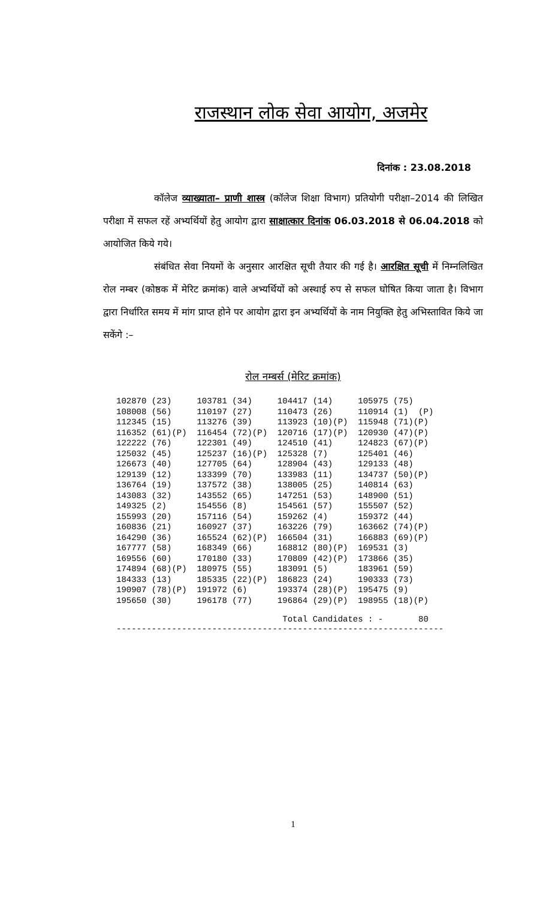राजस्थान लोक सेवा आयोग, अजमेर
दिनांक : 23.08.2018
कॉलेज व्याख्याता– प्राणी शास्त्र (कॉलेज शिक्षा विभाग) प्रतियोगी परीक्षा–2014 की लिखित परीक्षा में सफल रहें अभ्यर्थियों हेतु आयोग द्वारा साक्षात्कार दिनांक 06.03.2018 से 06.04.2018 को आयोजित किये गये।
संबंधित सेवा नियमों के अनुसार आरक्षित सूची तैयार की गई है। आरक्षित सूची में निम्नलिखित रोल नम्बर (कोष्ठक में मेरिट क्रमांक) वाले अभ्यर्थियों को अस्थाई रुप से सफल घोषित किया जाता है। विभाग द्वारा निर्धारित समय में मांग प्राप्त होने पर आयोग द्वारा इन अभ्यर्थियों के नाम नियुक्ति हेतु अभिस्तावित किये जा सकेंगे :–
रोल नम्बर्स (मेरिट क्रमांक)
| 102870 (23) | 103781 (34) | 104417 (14) | 105975 (75) |
| 108008 (56) | 110197 (27) | 110473 (26) | 110914 (1) (P) |
| 112345 (15) | 113276 (39) | 113923 (10)(P) | 115948 (71)(P) |
| 116352 (61)(P) | 116454 (72)(P) | 120716 (17)(P) | 120930 (47)(P) |
| 122222 (76) | 122301 (49) | 124510 (41) | 124823 (67)(P) |
| 125032 (45) | 125237 (16)(P) | 125328 (7) | 125401 (46) |
| 126673 (40) | 127705 (64) | 128904 (43) | 129133 (48) |
| 129139 (12) | 133399 (70) | 133983 (11) | 134737 (50)(P) |
| 136764 (19) | 137572 (38) | 138005 (25) | 140814 (63) |
| 143083 (32) | 143552 (65) | 147251 (53) | 148900 (51) |
| 149325 (2) | 154556 (8) | 154561 (57) | 155507 (52) |
| 155993 (20) | 157116 (54) | 159262 (4) | 159372 (44) |
| 160836 (21) | 160927 (37) | 163226 (79) | 163662 (74)(P) |
| 164290 (36) | 165524 (62)(P) | 166504 (31) | 166883 (69)(P) |
| 167777 (58) | 168349 (66) | 168812 (80)(P) | 169531 (3) |
| 169556 (60) | 170180 (33) | 170809 (42)(P) | 173866 (35) |
| 174894 (68)(P) | 180975 (55) | 183091 (5) | 183961 (59) |
| 184333 (13) | 185335 (22)(P) | 186823 (24) | 190333 (73) |
| 190907 (78)(P) | 191972 (6) | 193374 (28)(P) | 195475 (9) |
| 195650 (30) | 196178 (77) | 196864 (29)(P) | 198955 (18)(P) |
Total Candidates : - 80 -----------------------------------------------------------------
1